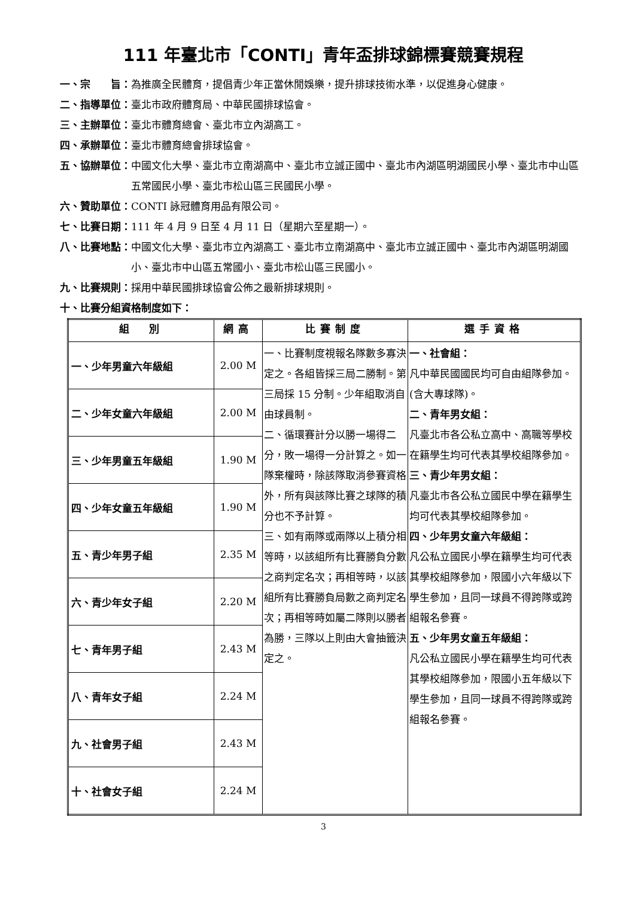111 年臺北市「CONTI」青年盃排球錦標賽競賽規程
一、宗　　旨： 為推廣全民體育，提倡青少年正當休閒娛樂，提升排球技術水準，以促進身心健康。
二、指導單位： 臺北市政府體育局、中華民國排球協會。
三、主辦單位： 臺北市體育總會、臺北市立內湖高工。
四、承辦單位： 臺北市體育總會排球協會。
五、協辦單位： 中國文化大學、臺北市立南湖高中、臺北市立誠正國中、臺北市內湖區明湖國民小學、臺北市中山區五常國民小學、臺北市松山區三民國民小學。
六、贊助單位： CONTI 詠冠體育用品有限公司。
七、比賽日期： 111 年 4 月 9 日至 4 月 11 日（星期六至星期一）。
八、比賽地點： 中國文化大學、臺北市立內湖高工、臺北市立南湖高中、臺北市立誠正國中、臺北市內湖區明湖國小、臺北市中山區五常國小、臺北市松山區三民國小。
九、比賽規則： 採用中華民國排球協會公佈之最新排球規則。
十、比賽分組資格制度如下：
| 組 別 | 網高 | 比賽制度 | 選手資格 |
| --- | --- | --- | --- |
| 一、少年男童六年級組 | 2.00 M | 一、比賽制度視報名隊數多寡決定之。各組皆採三局二勝制。第三局採 15 分制。少年組取消自由球員制。 二、循環賽計分以勝一場得二分，敗一場得一分計算之。如一隊棄權時，除該隊取消參賽資格外，所有與該隊比賽之球隊的積分也不予計算。 三、如有兩隊或兩隊以上積分相等時，以該組所有比賽勝負分數之商判定名次；再相等時，以該組所有比賽勝負局數之商判定名次；再相等時如屬二隊則以勝者為勝，三隊以上則由大會抽籤決定之。 | 一、社會組： 凡中華民國國民均可自由組隊參加。(含大專球隊)。 二、青年男女組： 凡臺北市各公私立高中、高職等學校在籍學生均可代表其學校組隊參加。 三、青少年男女組： 凡臺北市各公私立國民中學在籍學生均可代表其學校組隊參加。 四、少年男女童六年級組： 凡公私立國民小學在籍學生均可代表其學校組隊參加，限國小六年級以下學生參加，且同一球員不得跨隊或跨組報名參賽。 五、少年男女童五年級組： 凡公私立國民小學在籍學生均可代表其學校組隊參加，限國小五年級以下學生參加，且同一球員不得跨隊或跨組報名參賽。 |
| 二、少年女童六年級組 | 2.00 M | | |
| 三、少年男童五年級組 | 1.90 M | | |
| 四、少年女童五年級組 | 1.90 M | | |
| 五、青少年男子組 | 2.35 M | | |
| 六、青少年女子組 | 2.20 M | | |
| 七、青年男子組 | 2.43 M | | |
| 八、青年女子組 | 2.24 M | | |
| 九、社會男子組 | 2.43 M | | |
| 十、社會女子組 | 2.24 M | | |
3